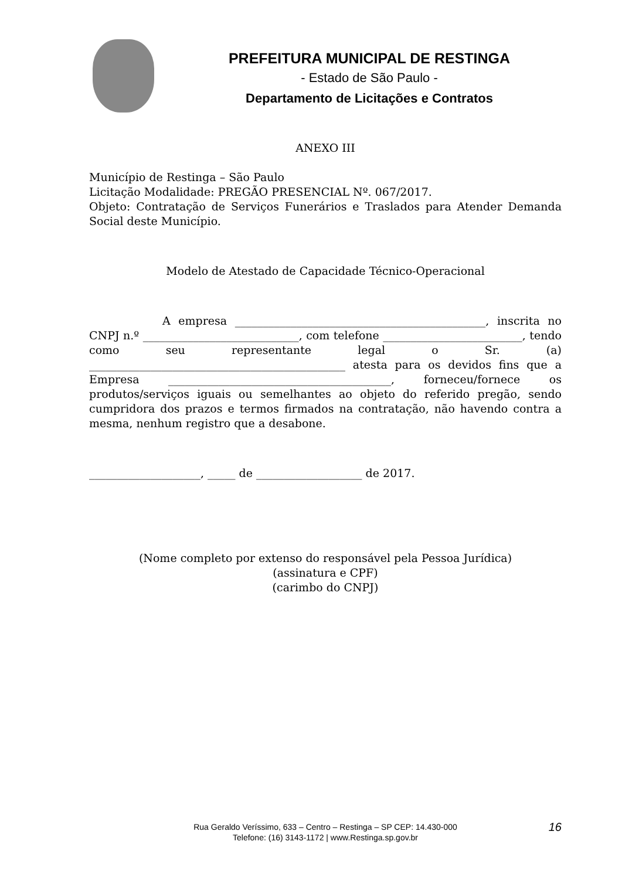PREFEITURA MUNICIPAL DE RESTINGA
- Estado de São Paulo -
Departamento de Licitações e Contratos
ANEXO III
Município de Restinga – São Paulo
Licitação Modalidade: PREGÃO PRESENCIAL Nº. 067/2017.
Objeto: Contratação de Serviços Funerários e Traslados para Atender Demanda Social deste Município.
Modelo de Atestado de Capacidade Técnico-Operacional
A empresa _____________________________________________, inscrita no CNPJ n.º ____________________________, com telefone _________________________, tendo como seu representante legal o Sr. (a) ______________________________________________ atesta para os devidos fins que a Empresa ________________________________________, forneceu/fornece os produtos/serviços iguais ou semelhantes ao objeto do referido pregão, sendo cumpridora dos prazos e termos firmados na contratação, não havendo contra a mesma, nenhum registro que a desabone.
____________________, _____ de ___________________ de 2017.
(Nome completo por extenso do responsável pela Pessoa Jurídica)
(assinatura e CPF)
(carimbo do CNPJ)
Rua Geraldo Veríssimo, 633 – Centro – Restinga – SP CEP: 14.430-000
Telefone: (16) 3143-1172 | www.Restinga.sp.gov.br
16